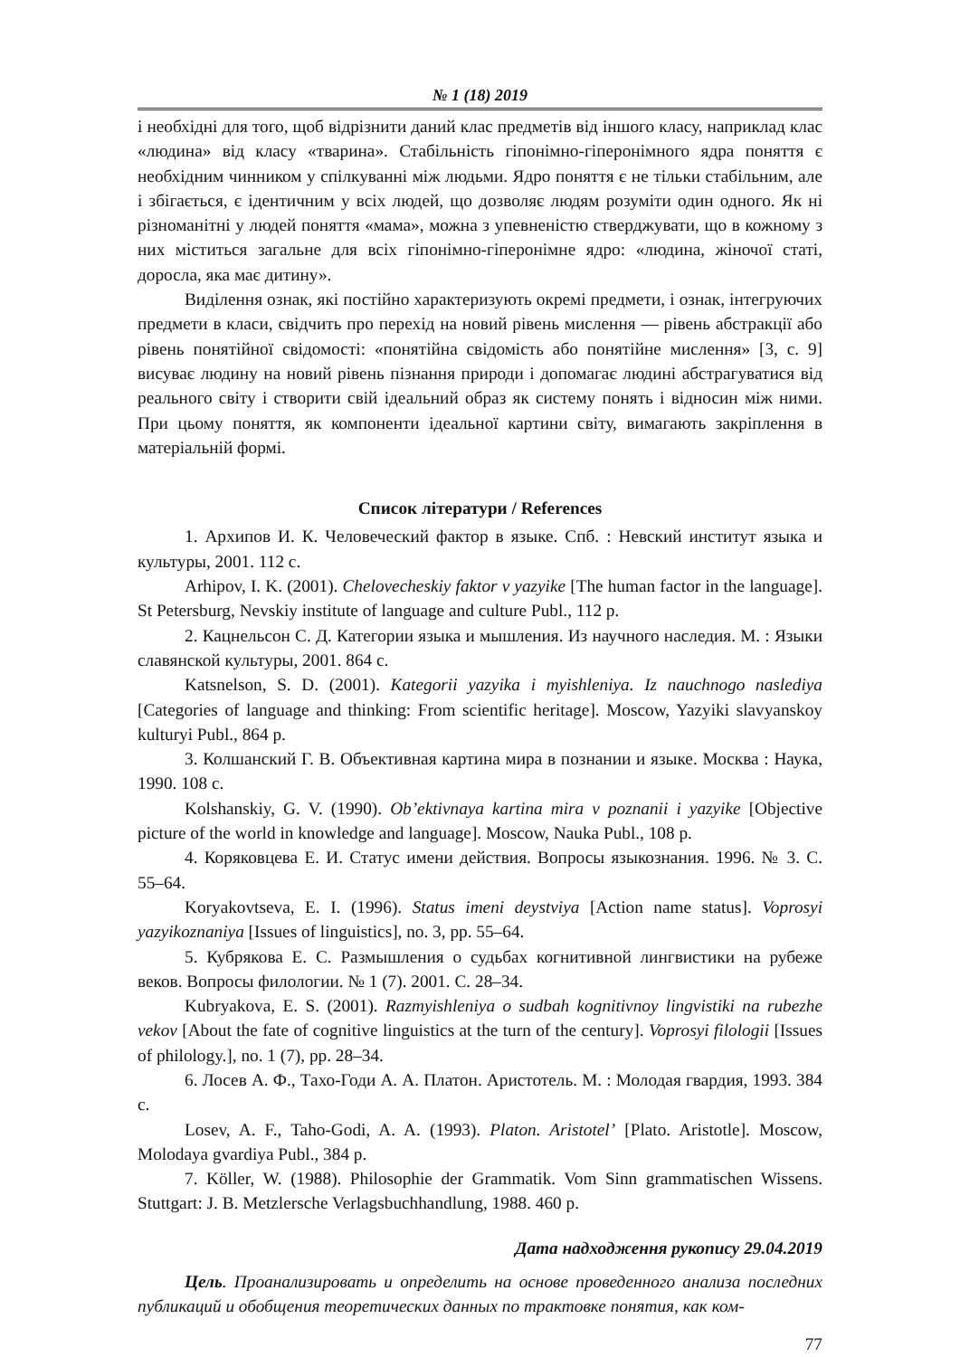№ 1 (18) 2019
і необхідні для того, щоб відрізнити даний клас предметів від іншого класу, наприклад клас «людина» від класу «тварина». Стабільність гіпонімно-гіперонімного ядра поняття є необхідним чинником у спілкуванні між людьми. Ядро поняття є не тільки стабільним, але і збігається, є ідентичним у всіх людей, що дозволяє людям розуміти один одного. Як ні різноманітні у людей поняття «мама», можна з упевненістю стверджувати, що в кожному з них міститься загальне для всіх гіпонімно-гіперонімне ядро: «людина, жіночої статі, доросла, яка має дитину».
Виділення ознак, які постійно характеризують окремі предмети, і ознак, інтегруючих предмети в класи, свідчить про перехід на новий рівень мислення — рівень абстракції або рівень понятійної свідомості: «понятійна свідомість або понятійне мислення» [3, с. 9] висуває людину на новий рівень пізнання природи і допомагає людині абстрагуватися від реального світу і створити свій ідеальний образ як систему понять і відносин між ними. При цьому поняття, як компоненти ідеальної картини світу, вимагають закріплення в матеріальній формі.
Список літератури / References
1. Архипов И. К. Человеческий фактор в языке. Спб. : Невский институт языка и культуры, 2001. 112 с.
Arhipov, I. K. (2001). Chelovecheskiy faktor v yazyike [The human factor in the language]. St Petersburg, Nevskiy institute of language and culture Publ., 112 p.
2. Кацнельсон С. Д. Категории языка и мышления. Из научного наследия. М. : Языки славянской культуры, 2001. 864 с.
Katsnelson, S. D. (2001). Kategorii yazyika i myishleniya. Iz nauchnogo naslediya [Categories of language and thinking: From scientific heritage]. Moscow, Yazyiki slavyanskoy kulturyi Publ., 864 p.
3. Колшанский Г. В. Объективная картина мира в познании и языке. Москва : Наука, 1990. 108 с.
Kolshanskiy, G. V. (1990). Ob’ektivnaya kartina mira v poznanii i yazyike [Objective picture of the world in knowledge and language]. Moscow, Nauka Publ., 108 p.
4. Коряковцева Е. И. Статус имени действия. Вопросы языкознания. 1996. № 3. С. 55–64.
Koryakovtseva, E. I. (1996). Status imeni deystviya [Action name status]. Voprosyi yazyikoznaniya [Issues of linguistics], no. 3, pp. 55–64.
5. Кубрякова Е. С. Размышления о судьбах когнитивной лингвистики на рубеже веков. Вопросы филологии. № 1 (7). 2001. С. 28–34.
Kubryakova, E. S. (2001). Razmyishleniya o sudbah kognitivnoy lingvistiki na rubezhe vekov [About the fate of cognitive linguistics at the turn of the century]. Voprosyi filologii [Issues of philology.], no. 1 (7), pp. 28–34.
6. Лосев А. Ф., Тахо-Годи А. А. Платон. Аристотель. М. : Молодая гвардия, 1993. 384 с.
Losev, A. F., Taho-Godi, A. A. (1993). Platon. Aristotel’ [Plato. Aristotle]. Moscow, Molodaya gvardiya Publ., 384 p.
7. Köller, W. (1988). Philosophie der Grammatik. Vom Sinn grammatischen Wissens. Stuttgart: J. B. Metzlersche Verlagsbuchhandlung, 1988. 460 p.
Дата надходження рукопису 29.04.2019
Цель. Проанализировать и определить на основе проведенного анализа последних публикаций и обобщения теоретических данных по трактовке понятия, как ком-
77